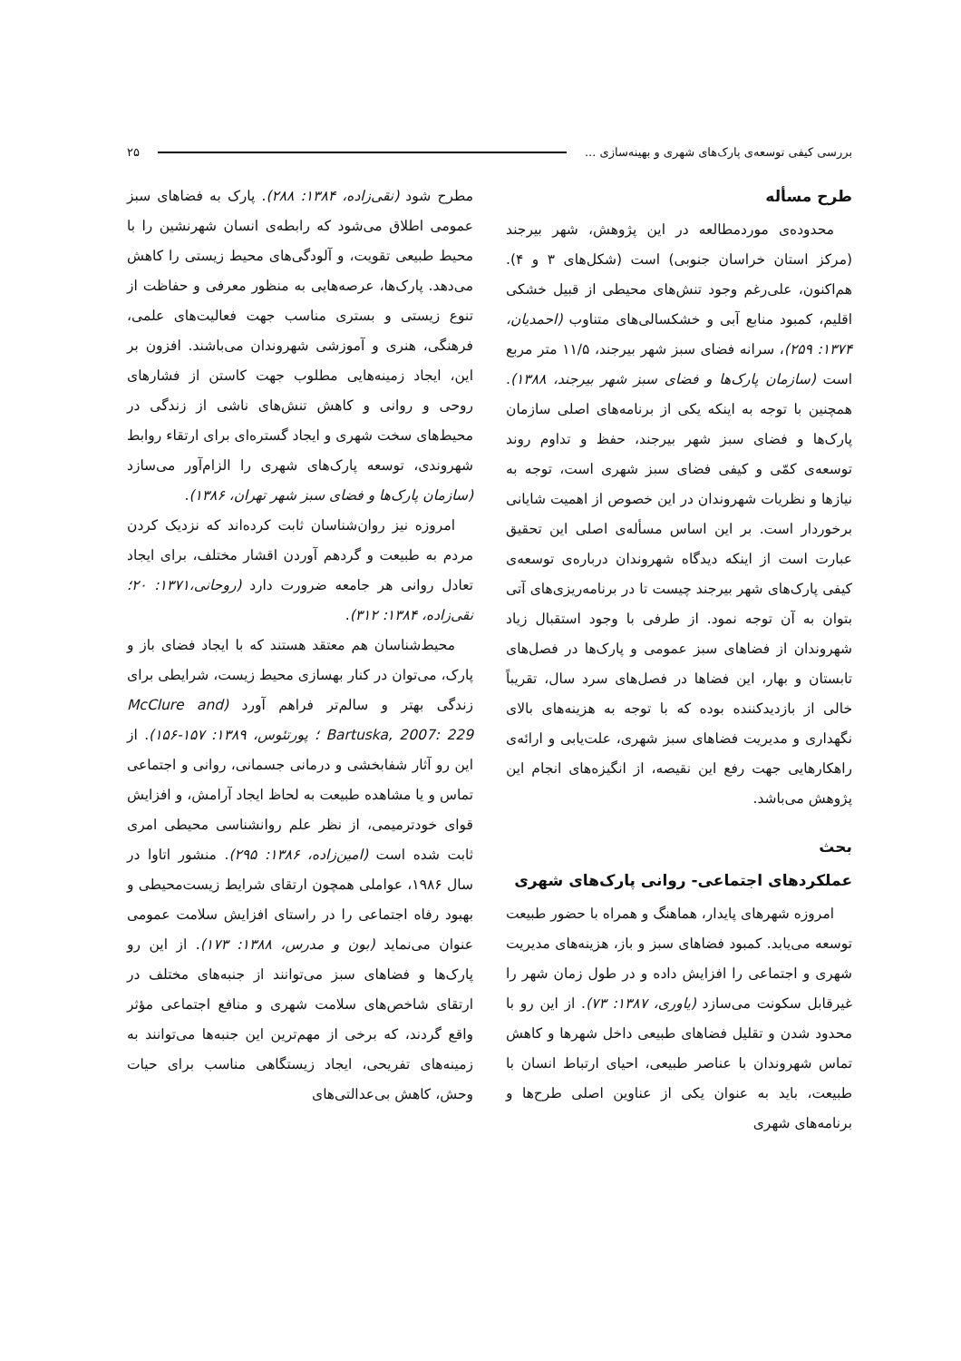بررسی کیفی توسعه‌ی پارک‌های شهری و بهینه‌سازی ... ۲۵
طرح مسأله
محدوده‌ی موردمطالعه در این پژوهش، شهر بیرجند (مرکز استان خراسان جنوبی) است (شکل‌های ۳ و ۴). هم‌اکنون، علی‌رغم وجود تنش‌های محیطی از قبیل خشکی اقلیم، کمبود منابع آبی و خشکسالی‌های متناوب (احمدیان، ۱۳۷۴: ۲۵۹)، سرانه فضای سبز شهر بیرجند، ۱۱/۵ متر مربع است (سازمان پارک‌ها و فضای سبز شهر بیرجند، ۱۳۸۸). همچنین با توجه به اینکه یکی از برنامه‌های اصلی سازمان پارک‌ها و فضای سبز شهر بیرجند، حفظ و تداوم روند توسعه‌ی کمّی و کیفی فضای سبز شهری است، توجه به نیازها و نظریات شهروندان در این خصوص از اهمیت شایانی برخوردار است. بر این اساس مسأله‌ی اصلی این تحقیق عبارت است از اینکه دیدگاه شهروندان درباره‌ی توسعه‌ی کیفی پارک‌های شهر بیرجند چیست تا در برنامه‌ریزی‌های آتی بتوان به آن توجه نمود. از طرفی با وجود استقبال زیاد شهروندان از فضاهای سبز عمومی و پارک‌ها در فصل‌های تابستان و بهار، این فضاها در فصل‌های سرد سال، تقریباً خالی از بازدیدکننده بوده که با توجه به هزینه‌های بالای نگهداری و مدیریت فضاهای سبز شهری، علت‌یابی و ارائه‌ی راهکارهایی جهت رفع این نقیصه، از انگیزه‌های انجام این پژوهش می‌باشد.
بحث
عملکردهای اجتماعی- روانی پارک‌های شهری
امروزه شهرهای پایدار، هماهنگ و همراه با حضور طبیعت توسعه می‌یابد. کمبود فضاهای سبز و باز، هزینه‌های مدیریت شهری و اجتماعی را افزایش داده و در طول زمان شهر را غیرقابل سکونت می‌سازد (یاوری، ۱۳۸۷: ۷۳). از این رو با محدود شدن و تقلیل فضاهای طبیعی داخل شهرها و کاهش تماس شهروندان با عناصر طبیعی، احیای ارتباط انسان با طبیعت، باید به عنوان یکی از عناوین اصلی طرح‌ها و برنامه‌های شهری
مطرح شود (نقی‌زاده، ۱۳۸۴: ۲۸۸). پارک به فضاهای سبز عمومی اطلاق می‌شود که رابطه‌ی انسان شهرنشین را با محیط طبیعی تقویت، و آلودگی‌های محیط زیستی را کاهش می‌دهد. پارک‌ها، عرصه‌هایی به منظور معرفی و حفاظت از تنوع زیستی و بستری مناسب جهت فعالیت‌های علمی، فرهنگی، هنری و آموزشی شهروندان می‌باشند. افزون بر این، ایجاد زمینه‌هایی مطلوب جهت کاستن از فشارهای روحی و روانی و کاهش تنش‌های ناشی از زندگی در محیط‌های سخت شهری و ایجاد گستره‌ای برای ارتقاء روابط شهروندی، توسعه پارک‌های شهری را الزام‌آور می‌سازد (سازمان پارک‌ها و فضای سبز شهر تهران، ۱۳۸۶).
امروزه نیز روان‌شناسان ثابت کرده‌اند که نزدیک کردن مردم به طبیعت و گردهم آوردن اقشار مختلف، برای ایجاد تعادل روانی هر جامعه ضرورت دارد (روحانی،۱۳۷۱: ۲۰؛ نقی‌زاده، ۱۳۸۴: ۳۱۲).
محیط‌شناسان هم معتقد هستند که با ایجاد فضای باز و پارک، می‌توان در کنار بهسازی محیط زیست، شرایطی برای زندگی بهتر و سالم‌تر فراهم آورد (McClure and Bartuska, 2007: 229 ؛ پورتئوس، ۱۳۸۹: ۱۵۷-۱۵۶). از این رو آثار شفابخشی و درمانی جسمانی، روانی و اجتماعی تماس و یا مشاهده طبیعت به لحاظ ایجاد آرامش، و افزایش قوای خودترمیمی، از نظر علم روانشناسی محیطی امری ثابت شده است (امین‌زاده، ۱۳۸۶: ۲۹۵). منشور اتاوا در سال ۱۹۸۶، عواملی همچون ارتقای شرایط زیست‌محیطی و بهبود رفاه اجتماعی را در راستای افزایش سلامت عمومی عنوان می‌نماید (بون و مدرس، ۱۳۸۸: ۱۷۳). از این رو پارک‌ها و فضاهای سبز می‌توانند از جنبه‌های مختلف در ارتقای شاخص‌های سلامت شهری و منافع اجتماعی مؤثر واقع گردند، که برخی از مهم‌ترین این جنبه‌ها می‌توانند به زمینه‌های تفریحی، ایجاد زیستگاهی مناسب برای حیات وحش، کاهش بی‌عدالتی‌های